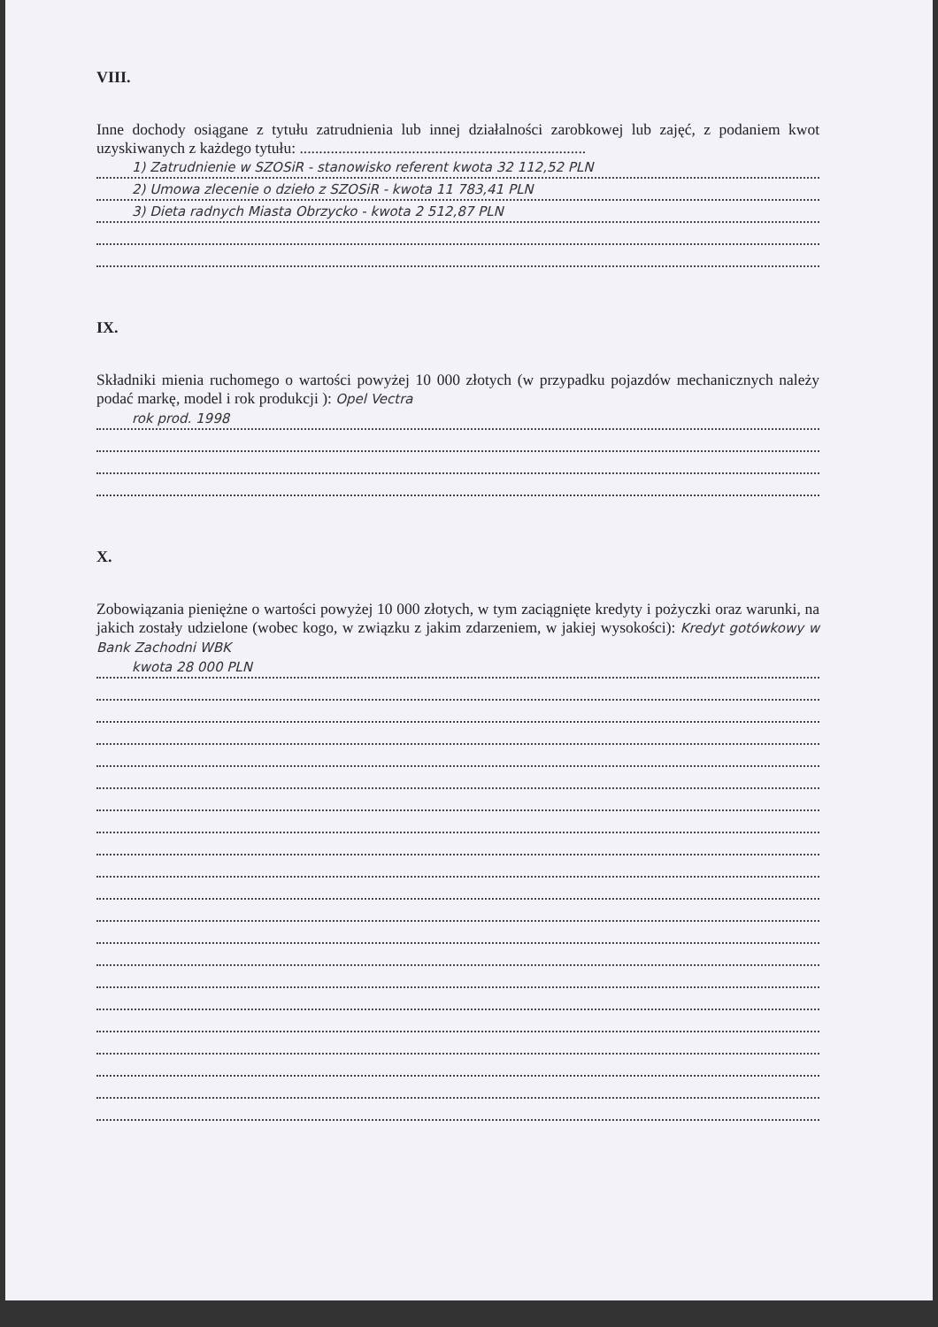VIII.
Inne dochody osiągane z tytułu zatrudnienia lub innej działalności zarobkowej lub zajęć, z podaniem kwot uzyskiwanych z każdego tytułu: ..........................................................................
1) Zatrudnienie w SZOSiR - stanowisko referent kwota 32 112,52 PLN
2) Umowa zlecenie o dzieło z SZOSiR - kwota 11 783,41 PLN
3) Dieta radnych Miasta Obrzycko - kwota 2 512,87 PLN
IX.
Składniki mienia ruchomego o wartości powyżej 10 000 złotych (w przypadku pojazdów mechanicznych należy podać markę, model i rok produkcji ): Opel Vectra
rok prod. 1998
X.
Zobowiązania pieniężne o wartości powyżej 10 000 złotych, w tym zaciągnięte kredyty i pożyczki oraz warunki, na jakich zostały udzielone (wobec kogo, w związku z jakim zdarzeniem, w jakiej wysokości): Kredyt gotówkowy w Bank Zachodni WBK
kwota 28 000 PLN